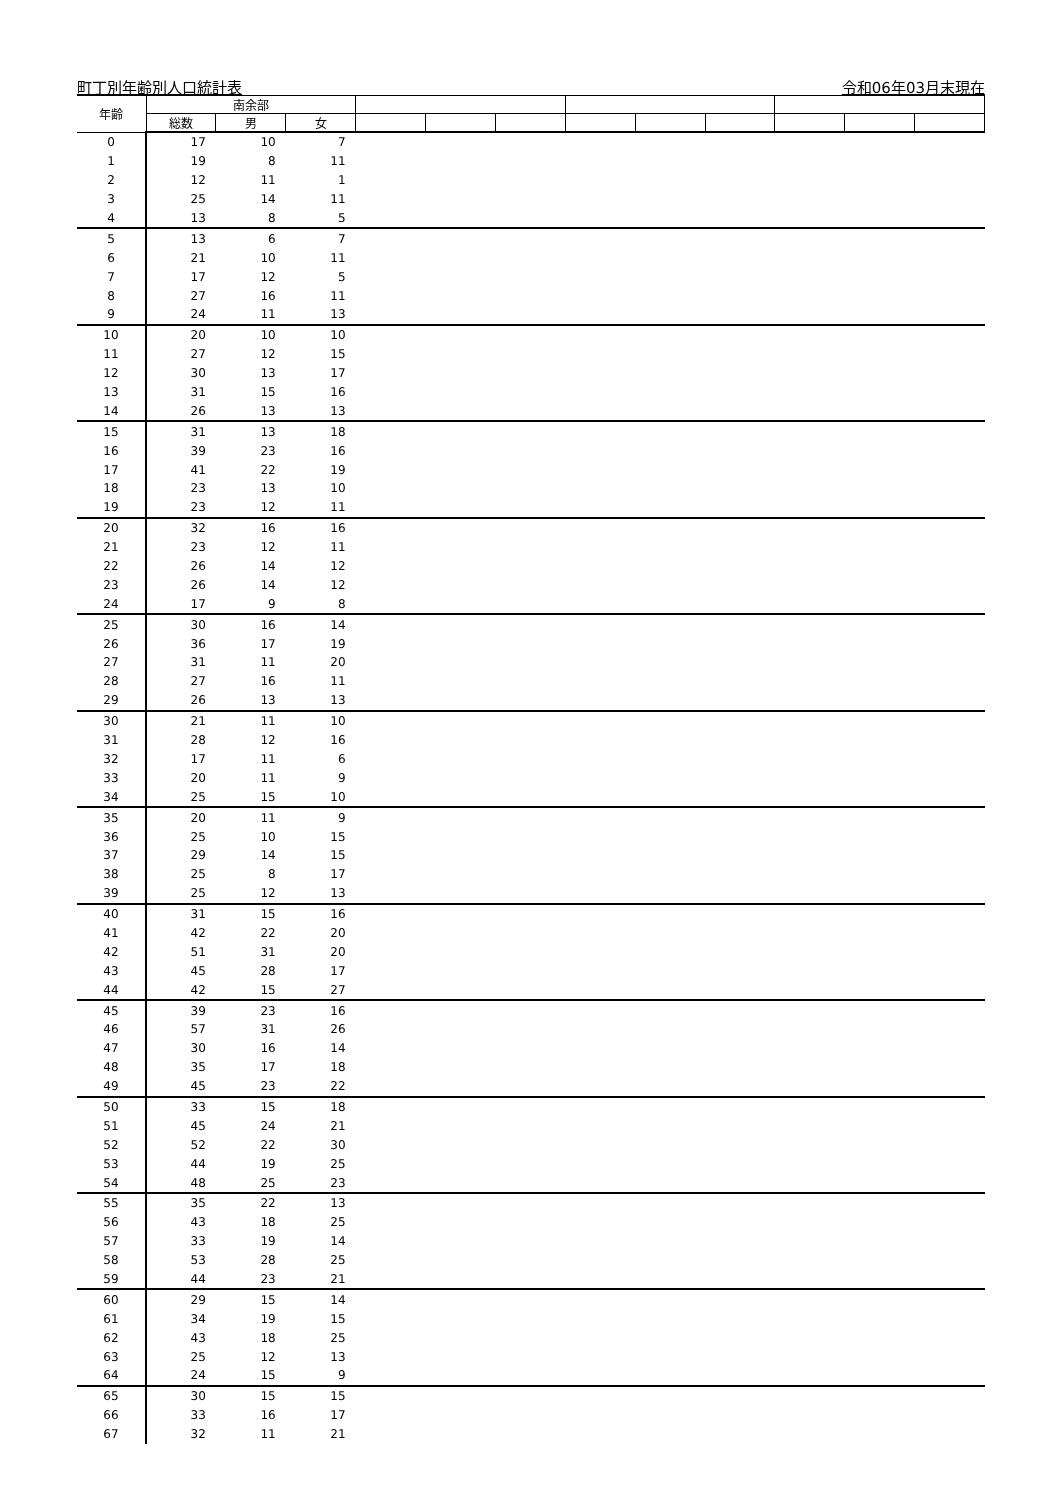町丁別年齢別人口統計表 令和06年03月末現在
| 年齢 | 南余部 | | | | | | | | | | | |
| --- | --- | --- | --- | --- | --- | --- | --- | --- | --- | --- | --- | --- |
| | 総数 | 男 | 女 | | | | | | | | | |
| 0 | 17 | 10 | 7 | | | | | | | | | |
| 1 | 19 | 8 | 11 | | | | | | | | | |
| 2 | 12 | 11 | 1 | | | | | | | | | |
| 3 | 25 | 14 | 11 | | | | | | | | | |
| 4 | 13 | 8 | 5 | | | | | | | | | |
| 5 | 13 | 6 | 7 | | | | | | | | | |
| 6 | 21 | 10 | 11 | | | | | | | | | |
| 7 | 17 | 12 | 5 | | | | | | | | | |
| 8 | 27 | 16 | 11 | | | | | | | | | |
| 9 | 24 | 11 | 13 | | | | | | | | | |
| 10 | 20 | 10 | 10 | | | | | | | | | |
| 11 | 27 | 12 | 15 | | | | | | | | | |
| 12 | 30 | 13 | 17 | | | | | | | | | |
| 13 | 31 | 15 | 16 | | | | | | | | | |
| 14 | 26 | 13 | 13 | | | | | | | | | |
| 15 | 31 | 13 | 18 | | | | | | | | | |
| 16 | 39 | 23 | 16 | | | | | | | | | |
| 17 | 41 | 22 | 19 | | | | | | | | | |
| 18 | 23 | 13 | 10 | | | | | | | | | |
| 19 | 23 | 12 | 11 | | | | | | | | | |
| 20 | 32 | 16 | 16 | | | | | | | | | |
| 21 | 23 | 12 | 11 | | | | | | | | | |
| 22 | 26 | 14 | 12 | | | | | | | | | |
| 23 | 26 | 14 | 12 | | | | | | | | | |
| 24 | 17 | 9 | 8 | | | | | | | | | |
| 25 | 30 | 16 | 14 | | | | | | | | | |
| 26 | 36 | 17 | 19 | | | | | | | | | |
| 27 | 31 | 11 | 20 | | | | | | | | | |
| 28 | 27 | 16 | 11 | | | | | | | | | |
| 29 | 26 | 13 | 13 | | | | | | | | | |
| 30 | 21 | 11 | 10 | | | | | | | | | |
| 31 | 28 | 12 | 16 | | | | | | | | | |
| 32 | 17 | 11 | 6 | | | | | | | | | |
| 33 | 20 | 11 | 9 | | | | | | | | | |
| 34 | 25 | 15 | 10 | | | | | | | | | |
| 35 | 20 | 11 | 9 | | | | | | | | | |
| 36 | 25 | 10 | 15 | | | | | | | | | |
| 37 | 29 | 14 | 15 | | | | | | | | | |
| 38 | 25 | 8 | 17 | | | | | | | | | |
| 39 | 25 | 12 | 13 | | | | | | | | | |
| 40 | 31 | 15 | 16 | | | | | | | | | |
| 41 | 42 | 22 | 20 | | | | | | | | | |
| 42 | 51 | 31 | 20 | | | | | | | | | |
| 43 | 45 | 28 | 17 | | | | | | | | | |
| 44 | 42 | 15 | 27 | | | | | | | | | |
| 45 | 39 | 23 | 16 | | | | | | | | | |
| 46 | 57 | 31 | 26 | | | | | | | | | |
| 47 | 30 | 16 | 14 | | | | | | | | | |
| 48 | 35 | 17 | 18 | | | | | | | | | |
| 49 | 45 | 23 | 22 | | | | | | | | | |
| 50 | 33 | 15 | 18 | | | | | | | | | |
| 51 | 45 | 24 | 21 | | | | | | | | | |
| 52 | 52 | 22 | 30 | | | | | | | | | |
| 53 | 44 | 19 | 25 | | | | | | | | | |
| 54 | 48 | 25 | 23 | | | | | | | | | |
| 55 | 35 | 22 | 13 | | | | | | | | | |
| 56 | 43 | 18 | 25 | | | | | | | | | |
| 57 | 33 | 19 | 14 | | | | | | | | | |
| 58 | 53 | 28 | 25 | | | | | | | | | |
| 59 | 44 | 23 | 21 | | | | | | | | | |
| 60 | 29 | 15 | 14 | | | | | | | | | |
| 61 | 34 | 19 | 15 | | | | | | | | | |
| 62 | 43 | 18 | 25 | | | | | | | | | |
| 63 | 25 | 12 | 13 | | | | | | | | | |
| 64 | 24 | 15 | 9 | | | | | | | | | |
| 65 | 30 | 15 | 15 | | | | | | | | | |
| 66 | 33 | 16 | 17 | | | | | | | | | |
| 67 | 32 | 11 | 21 | | | | | | | | | |